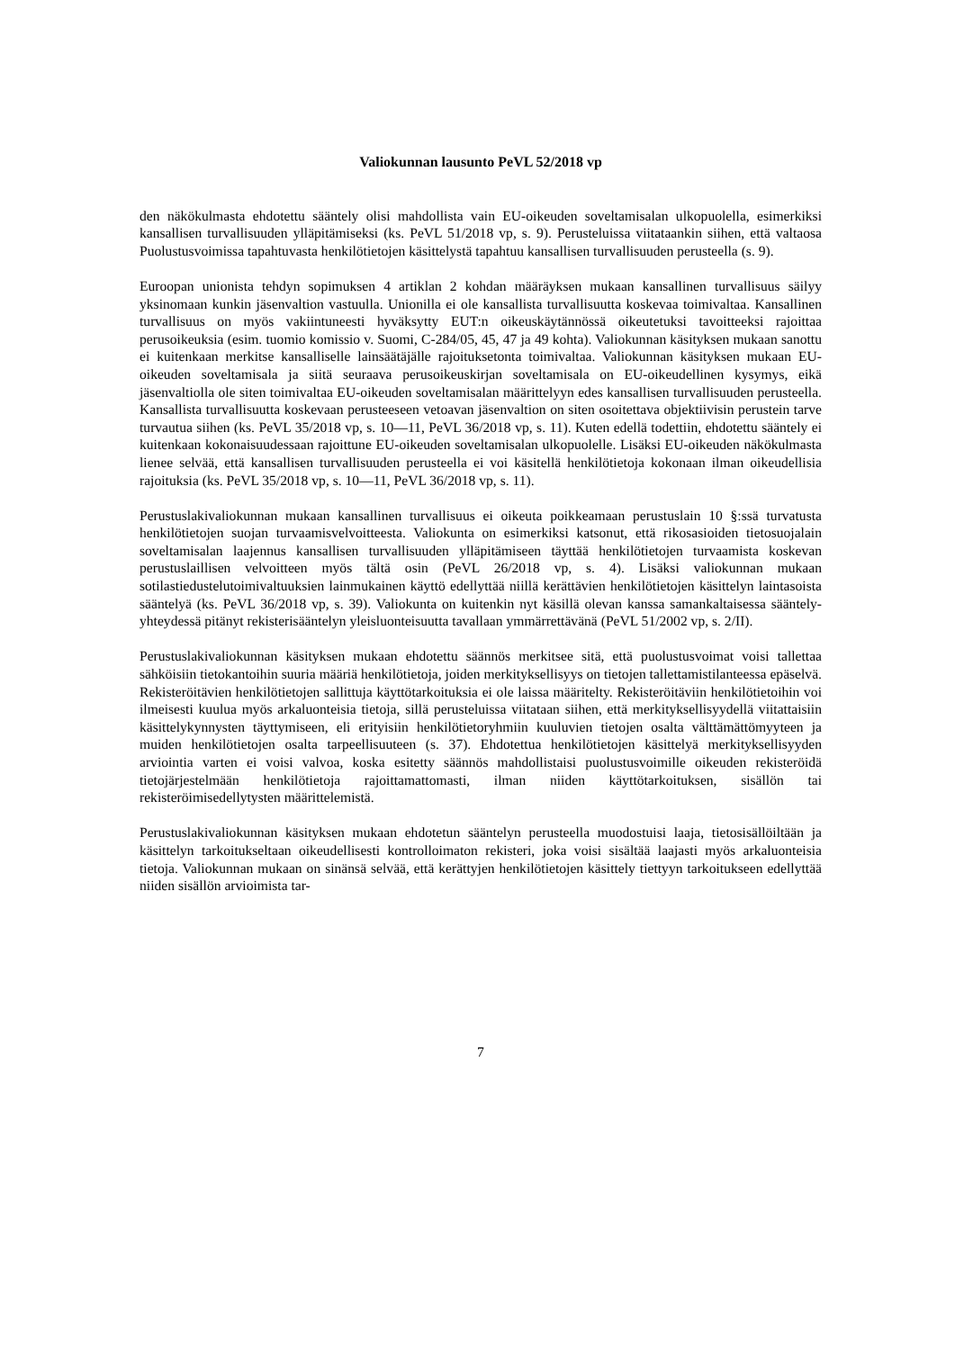Valiokunnan lausunto PeVL 52/2018 vp
den näkökulmasta ehdotettu sääntely olisi mahdollista vain EU-oikeuden soveltamisalan ulkopuolella, esimerkiksi kansallisen turvallisuuden ylläpitämiseksi (ks. PeVL 51/2018 vp, s. 9). Perusteluissa viitataankin siihen, että valtaosa Puolustusvoimissa tapahtuvasta henkilötietojen käsittelystä tapahtuu kansallisen turvallisuuden perusteella (s. 9).
Euroopan unionista tehdyn sopimuksen 4 artiklan 2 kohdan määräyksen mukaan kansallinen turvallisuus säilyy yksinomaan kunkin jäsenvaltion vastuulla. Unionilla ei ole kansallista turvallisuutta koskevaa toimivaltaa. Kansallinen turvallisuus on myös vakiintuneesti hyväksytty EUT:n oikeuskäytännössä oikeutetuksi tavoitteeksi rajoittaa perusoikeuksia (esim. tuomio komissio v. Suomi, C-284/05, 45, 47 ja 49 kohta). Valiokunnan käsityksen mukaan sanottu ei kuitenkaan merkitse kansalliselle lainsäätäjälle rajoituksetonta toimivaltaa. Valiokunnan käsityksen mukaan EU-oikeuden soveltamisala ja siitä seuraava perusoikeuskirjan soveltamisala on EU-oikeudellinen kysymys, eikä jäsenvaltiolla ole siten toimivaltaa EU-oikeuden soveltamisalan määrittelyyn edes kansallisen turvallisuuden perusteella. Kansallista turvallisuutta koskevaan perusteeseen vetoavan jäsenvaltion on siten osoitettava objektiivisin perustein tarve turvautua siihen (ks. PeVL 35/2018 vp, s. 10—11, PeVL 36/2018 vp, s. 11). Kuten edellä todettiin, ehdotettu sääntely ei kuitenkaan kokonaisuudessaan rajoittune EU-oikeuden soveltamisalan ulkopuolelle. Lisäksi EU-oikeuden näkökulmasta lienee selvää, että kansallisen turvallisuuden perusteella ei voi käsitellä henkilötietoja kokonaan ilman oikeudellisia rajoituksia (ks. PeVL 35/2018 vp, s. 10—11, PeVL 36/2018 vp, s. 11).
Perustuslakivaliokunnan mukaan kansallinen turvallisuus ei oikeuta poikkeamaan perustuslain 10 §:ssä turvatusta henkilötietojen suojan turvaamisvelvoitteesta. Valiokunta on esimerkiksi katsonut, että rikosasioiden tietosuojalain soveltamisalan laajennus kansallisen turvallisuuden ylläpitämiseen täyttää henkilötietojen turvaamista koskevan perustuslaillisen velvoitteen myös tältä osin (PeVL 26/2018 vp, s. 4). Lisäksi valiokunnan mukaan sotilastiedustelutoimivaltuuksien lainmukainen käyttö edellyttää niillä kerättävien henkilötietojen käsittelyn laintasoista sääntelyä (ks. PeVL 36/2018 vp, s. 39). Valiokunta on kuitenkin nyt käsillä olevan kanssa samankaltaisessa sääntely-yhteydessä pitänyt rekisterisääntelyn yleisluonteisuutta tavallaan ymmärrettävänä (PeVL 51/2002 vp, s. 2/II).
Perustuslakivaliokunnan käsityksen mukaan ehdotettu säännös merkitsee sitä, että puolustusvoimat voisi tallettaa sähköisiin tietokantoihin suuria määriä henkilötietoja, joiden merkityksellisyys on tietojen tallettamistilanteessa epäselvä. Rekisteröitävien henkilötietojen sallittuja käyttötarkoituksia ei ole laissa määritelty. Rekisteröitäviin henkilötietoihin voi ilmeisesti kuulua myös arkaluonteisia tietoja, sillä perusteluissa viitataan siihen, että merkityksellisyydellä viitattaisiin käsittelykynnysten täyttymiseen, eli erityisiin henkilötietoryhmiin kuuluvien tietojen osalta välttämättömyyteen ja muiden henkilötietojen osalta tarpeellisuuteen (s. 37). Ehdotettua henkilötietojen käsittelyä merkityksellisyyden arviointia varten ei voisi valvoa, koska esitetty säännös mahdollistaisi puolustusvoimille oikeuden rekisteröidä tietojärjestelmään henkilötietoja rajoittamattomasti, ilman niiden käyttötarkoituksen, sisällön tai rekisteröimisedellytysten määrittelemistä.
Perustuslakivaliokunnan käsityksen mukaan ehdotetun sääntelyn perusteella muodostuisi laaja, tietosisällöiltään ja käsittelyn tarkoitukseltaan oikeudellisesti kontrolloimaton rekisteri, joka voisi sisältää laajasti myös arkaluonteisia tietoja. Valiokunnan mukaan on sinänsä selvää, että kerättyjen henkilötietojen käsittely tiettyyn tarkoitukseen edellyttää niiden sisällön arvioimista tar-
7